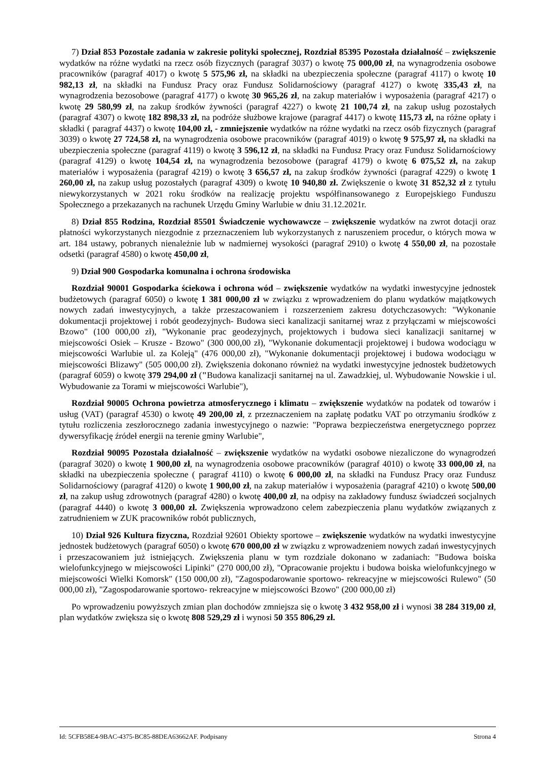7) Dział 853 Pozostałe zadania w zakresie polityki społecznej, Rozdział 85395 Pozostała działalność – zwiększenie wydatków na różne wydatki na rzecz osób fizycznych (paragraf 3037) o kwotę 75 000,00 zł, na wynagrodzenia osobowe pracowników (paragraf 4017) o kwotę 5 575,96 zł, na składki na ubezpieczenia społeczne (paragraf 4117) o kwotę 10 982,13 zł, na składki na Fundusz Pracy oraz Fundusz Solidarnościowy (paragraf 4127) o kwotę 335,43 zł, na wynagrodzenia bezosobowe (paragraf 4177) o kwotę 30 965,26 zł, na zakup materiałów i wyposażenia (paragraf 4217) o kwotę 29 580,99 zł, na zakup środków żywności (paragraf 4227) o kwotę 21 100,74 zł, na zakup usług pozostałych (paragraf 4307) o kwotę 182 898,33 zł, na podróże służbowe krajowe (paragraf 4417) o kwotę 115,73 zł, na różne opłaty i składki ( paragraf 4437) o kwotę 104,00 zł, - zmniejszenie wydatków na różne wydatki na rzecz osób fizycznych (paragraf 3039) o kwotę 27 724,58 zł, na wynagrodzenia osobowe pracowników (paragraf 4019) o kwotę 9 575,97 zł, na składki na ubezpieczenia społeczne (paragraf 4119) o kwotę 3 596,12 zł, na składki na Fundusz Pracy oraz Fundusz Solidarnościowy (paragraf 4129) o kwotę 104,54 zł, na wynagrodzenia bezosobowe (paragraf 4179) o kwotę 6 075,52 zł, na zakup materiałów i wyposażenia (paragraf 4219) o kwotę 3 656,57 zł, na zakup środków żywności (paragraf 4229) o kwotę 1 260,00 zł, na zakup usług pozostałych (paragraf 4309) o kwotę 10 940,80 zł. Zwiększenie o kwotę 31 852,32 zł z tytułu niewykorzystanych w 2021 roku środków na realizację projektu współfinansowanego z Europejskiego Funduszu Społecznego a przekazanych na rachunek Urzędu Gminy Warlubie w dniu 31.12.2021r.
8) Dział 855 Rodzina, Rozdział 85501 Świadczenie wychowawcze – zwiększenie wydatków na zwrot dotacji oraz płatności wykorzystanych niezgodnie z przeznaczeniem lub wykorzystanych z naruszeniem procedur, o których mowa w art. 184 ustawy, pobranych nienależnie lub w nadmiernej wysokości (paragraf 2910) o kwotę 4 550,00 zł, na pozostałe odsetki (paragraf 4580) o kwotę 450,00 zł,
9) Dział 900 Gospodarka komunalna i ochrona środowiska
Rozdział 90001 Gospodarka ściekowa i ochrona wód – zwiększenie wydatków na wydatki inwestycyjne jednostek budżetowych (paragraf 6050) o kwotę 1 381 000,00 zł w związku z wprowadzeniem do planu wydatków majątkowych nowych zadań inwestycyjnych, a także przeszacowaniem i rozszerzeniem zakresu dotychczasowych: "Wykonanie dokumentacji projektowej i robót geodezyjnych- Budowa sieci kanalizacji sanitarnej wraz z przyłączami w miejscowości Bzowo" (100 000,00 zł), "Wykonanie prac geodezyjnych, projektowych i budowa sieci kanalizacji sanitarnej w miejscowości Osiek – Krusze - Bzowo" (300 000,00 zł), "Wykonanie dokumentacji projektowej i budowa wodociągu w miejscowości Warlubie ul. za Koleją" (476 000,00 zł), "Wykonanie dokumentacji projektowej i budowa wodociągu w miejscowości Blizawy" (505 000,00 zł). Zwiększenia dokonano również na wydatki inwestycyjne jednostek budżetowych (paragraf 6059) o kwotę 379 294,00 zł ("Budowa kanalizacji sanitarnej na ul. Zawadzkiej, ul. Wybudowanie Nowskie i ul. Wybudowanie za Torami w miejscowości Warlubie"),
Rozdział 90005 Ochrona powietrza atmosferycznego i klimatu – zwiększenie wydatków na podatek od towarów i usług (VAT) (paragraf 4530) o kwotę 49 200,00 zł, z przeznaczeniem na zapłatę podatku VAT po otrzymaniu środków z tytułu rozliczenia zeszłorocznego zadania inwestycyjnego o nazwie: "Poprawa bezpieczeństwa energetycznego poprzez dywersyfikację źródeł energii na terenie gminy Warlubie",
Rozdział 90095 Pozostała działalność – zwiększenie wydatków na wydatki osobowe niezaliczone do wynagrodzeń (paragraf 3020) o kwotę 1 900,00 zł, na wynagrodzenia osobowe pracowników (paragraf 4010) o kwotę 33 000,00 zł, na składki na ubezpieczenia społeczne ( paragraf 4110) o kwotę 6 000,00 zł, na składki na Fundusz Pracy oraz Fundusz Solidarnościowy (paragraf 4120) o kwotę 1 900,00 zł, na zakup materiałów i wyposażenia (paragraf 4210) o kwotę 500,00 zł, na zakup usług zdrowotnych (paragraf 4280) o kwotę 400,00 zł, na odpisy na zakładowy fundusz świadczeń socjalnych (paragraf 4440) o kwotę 3 000,00 zł. Zwiększenia wprowadzono celem zabezpieczenia planu wydatków związanych z zatrudnieniem w ZUK pracowników robót publicznych,
10) Dział 926 Kultura fizyczna, Rozdział 92601 Obiekty sportowe – zwiększenie wydatków na wydatki inwestycyjne jednostek budżetowych (paragraf 6050) o kwotę 670 000,00 zł w związku z wprowadzeniem nowych zadań inwestycyjnych i przeszacowaniem już istniejących. Zwiększenia planu w tym rozdziale dokonano w zadaniach: "Budowa boiska wielofunkcyjnego w miejscowości Lipinki" (270 000,00 zł), "Opracowanie projektu i budowa boiska wielofunkcyjnego w miejscowości Wielki Komorsk" (150 000,00 zł), "Zagospodarowanie sportowo- rekreacyjne w miejscowości Rulewo" (50 000,00 zł), "Zagospodarowanie sportowo- rekreacyjne w miejscowości Bzowo" (200 000,00 zł)
Po wprowadzeniu powyższych zmian plan dochodów zmniejsza się o kwotę 3 432 958,00 zł i wynosi 38 284 319,00 zł, plan wydatków zwiększa się o kwotę 808 529,29 zł i wynosi 50 355 806,29 zł.
Id: 5CFB58E4-9BAC-4375-BC85-88DEA63662AF. Podpisany Strona 4